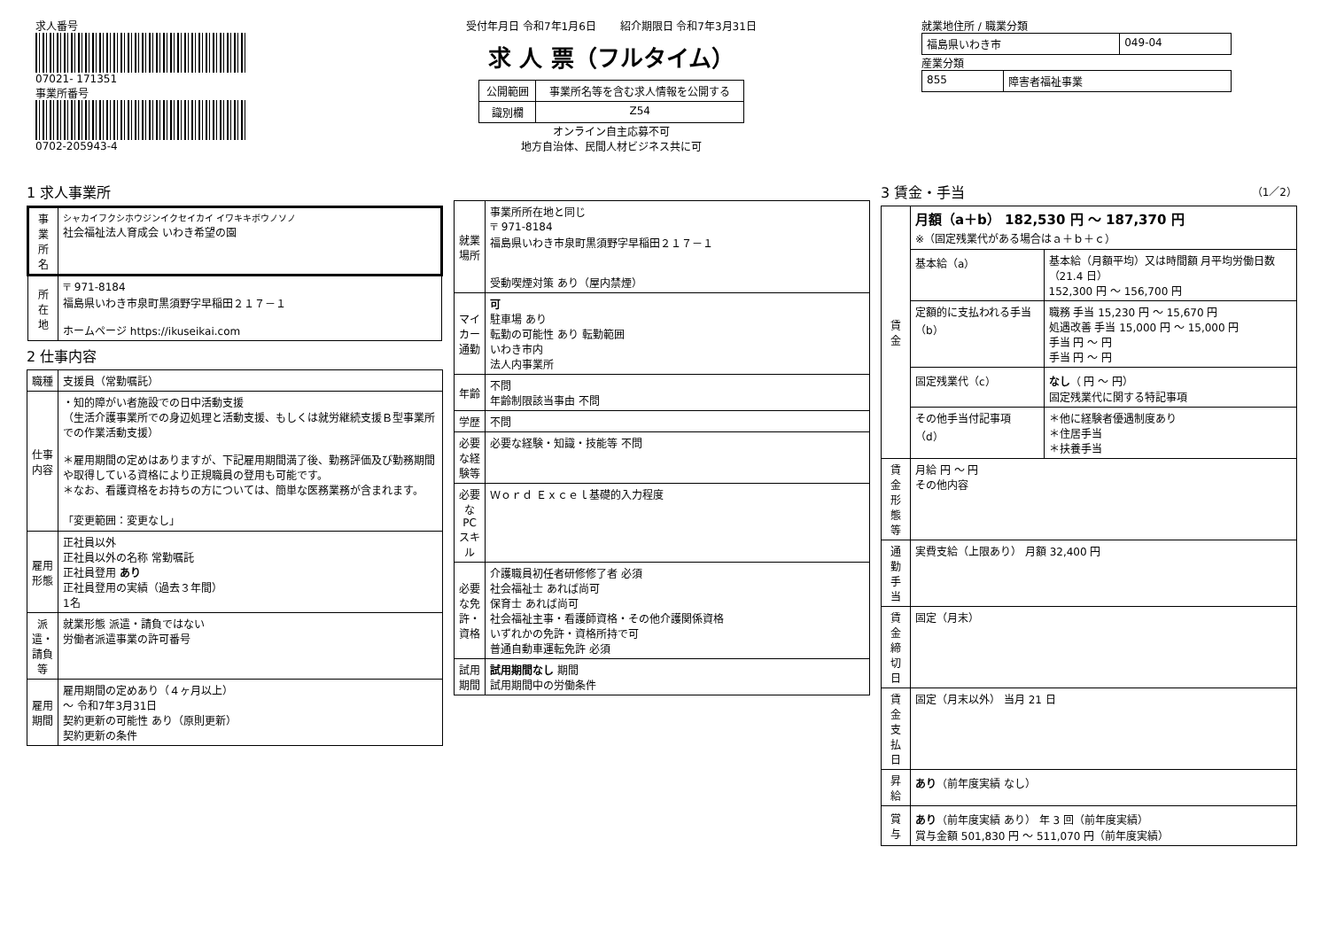求人番号
07021- 171351
事業所番号
0702-205943-4
受付年月日 令和7年1月6日 紹介期限日 令和7年3月31日
求 人 票（フルタイム）
| 公開範囲 | 事業所名等を含む求人情報を公開する |
| 識別欄 | Z54 |
オンライン自主応募不可
地方自治体、民間人材ビジネス共に可
就業地住所 / 職業分類
| 福島県いわき市 | 049-04 |
産業分類
| 855 | 障害者福祉事業 |
1 求人事業所
| 事業所名 | シャカイフクシホウジンイクセイカイ イワキキボウノソノ 社会福祉法人育成会 いわき希望の園 |
| 所在地 | 〒 971-8184 福島県いわき市泉町黒須野字早稲田２１７－１ ホームページ https://ikuseikai.com |
2 仕事内容
| 職種 | 支援員（常勤嘱託） |
| 仕事内容 | ・知的障がい者施設での日中活動支援 （生活介護事業所での身辺処理と活動支援、もしくは就労継続支援Ｂ型事業所での作業活動支援） ＊雇用期間の定めはありますが、下記雇用期間満了後、勤務評価及び勤務期間や取得している資格により正規職員の登用も可能です。 ＊なお、看護資格をお持ちの方については、簡単な医務業務が含まれます。 「変更範囲：変更なし」 |
| 雇用形態 | 正社員以外 正社員以外の名称 常勤嘱託 正社員登用 あり 正社員登用の実績（過去３年間） 1名 |
| 派遣・請負等 | 就業形態 派遣・請負ではない 労働者派遣事業の許可番号 |
| 雇用期間 | 雇用期間の定めあり（４ヶ月以上） ～ 令和7年3月31日 契約更新の可能性 あり（原則更新） 契約更新の条件 |
| 就業場所 | 事業所所在地と同じ 〒 971-8184 福島県いわき市泉町黒須野字早稲田２１７－１ 受動喫煙対策 あり（屋内禁煙） |
| マイカー通勤 | 可 駐車場 あり 転勤の可能性 あり 転勤範囲 いわき市内 法人内事業所 |
| 年齢 | 不問 年齢制限該当事由 不問 |
| 学歴 | 不問 |
| 必要な経験等 | 必要な経験・知識・技能等 不問 |
| 必要なPCスキル | Ｗｏｒｄ Ｅｘｃｅｌ基礎的入力程度 |
| 必要な免許・資格 | 介護職員初任者研修修了者 必須 社会福祉士 あれば尚可 保育士 あれば尚可 社会福祉主事・看護師資格・その他介護関係資格 いずれかの免許・資格所持で可 普通自動車運転免許 必須 |
| 試用期間 | 試用期間なし 期間 試用期間中の労働条件 |
3 賃金・手当 （1／2）
| 賃金 | 月額（a＋b） 182,530 円 ～ 187,370 円 ※（固定残業代がある場合はａ＋ｂ＋ｃ） | |
| | 基本給（a） | 基本給（月額平均）又は時間額 月平均労働日数（21.4 日） 152,300 円 ～ 156,700 円 |
| | 定額的に支払われる手当（b） | 職務 手当 15,230 円 ～ 15,670 円 処遇改善 手当 15,000 円 ～ 15,000 円 手当 円 ～ 円 手当 円 ～ 円 |
| | 固定残業代（c） | なし （ 円 ～ 円） 固定残業代に関する特記事項 |
| | その他手当付記事項（d） | ＊他に経験者優遇制度あり ＊住居手当 ＊扶養手当 |
| 賃金形態等 | 月給 円 ～ 円 その他内容 | |
| 通勤手当 | 実費支給（上限あり） 月額 32,400 円 | |
| 賃金締切日 | 固定（月末） | |
| 賃金支払日 | 固定（月末以外） 当月 21 日 | |
| 昇給 | あり （前年度実績 なし） | |
| 賞与 | あり （前年度実績 あり） 年 3 回（前年度実績） 賞与金額 501,830 円 ～ 511,070 円（前年度実績） | |